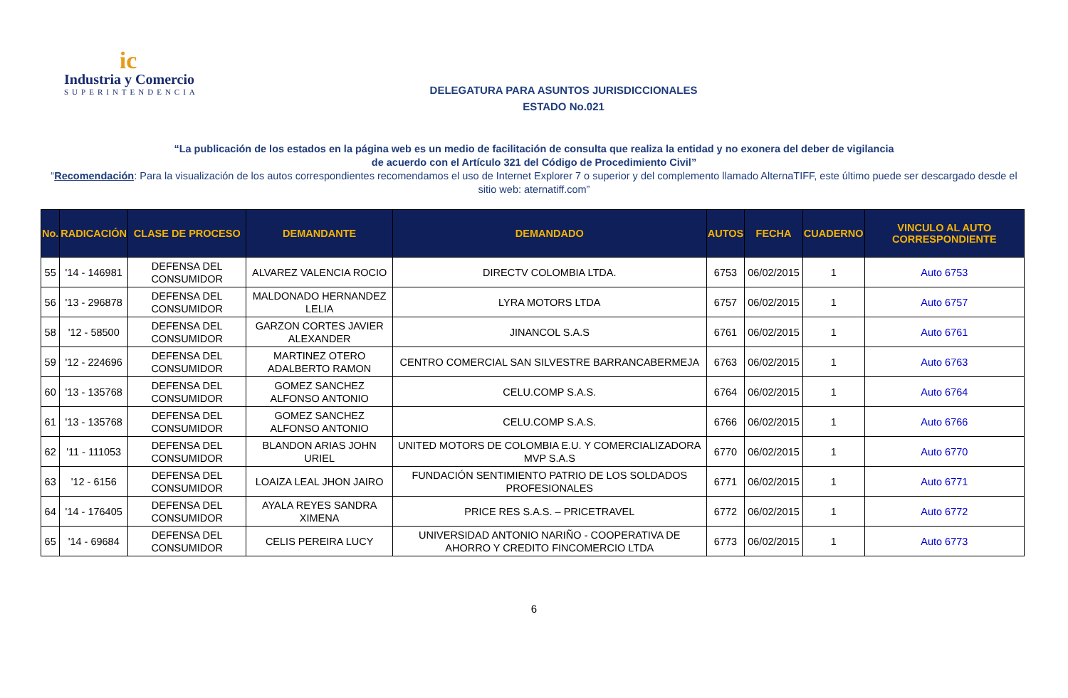ic
Industria y Comercio
SUPERINTENDENCIA
DELEGATURA PARA ASUNTOS JURISDICCIONALES
ESTADO No.021
“La publicación de los estados en la página web es un medio de facilitación de consulta que realiza la entidad y no exonera del deber de vigilancia
de acuerdo con el Artículo 321 del Código de Procedimiento Civil”
“Recomendación: Para la visualización de los autos correspondientes recomendamos el uso de Internet Explorer 7 o superior y del complemento llamado AlternaTIFF, este último puede ser descargado desde el sitio web: aternatiff.com”
| No. | RADICACIÓN | CLASE DE PROCESO | DEMANDANTE | DEMANDADO | AUTOS | FECHA | CUADERNO | VINCULO AL AUTO CORRESPONDIENTE |
| --- | --- | --- | --- | --- | --- | --- | --- | --- |
| 55 | '14 - 146981 | DEFENSA DEL CONSUMIDOR | ALVAREZ VALENCIA ROCIO | DIRECTV COLOMBIA LTDA. | 6753 | 06/02/2015 | 1 | Auto 6753 |
| 56 | '13 - 296878 | DEFENSA DEL CONSUMIDOR | MALDONADO HERNANDEZ LELIA | LYRA MOTORS LTDA | 6757 | 06/02/2015 | 1 | Auto 6757 |
| 58 | '12 - 58500 | DEFENSA DEL CONSUMIDOR | GARZON CORTES JAVIER ALEXANDER | JINANCOL S.A.S | 6761 | 06/02/2015 | 1 | Auto 6761 |
| 59 | '12 - 224696 | DEFENSA DEL CONSUMIDOR | MARTINEZ OTERO ADALBERTO RAMON | CENTRO COMERCIAL SAN SILVESTRE BARRANCABERMEJA | 6763 | 06/02/2015 | 1 | Auto 6763 |
| 60 | '13 - 135768 | DEFENSA DEL CONSUMIDOR | GOMEZ SANCHEZ ALFONSO ANTONIO | CELU.COMP S.A.S. | 6764 | 06/02/2015 | 1 | Auto 6764 |
| 61 | '13 - 135768 | DEFENSA DEL CONSUMIDOR | GOMEZ SANCHEZ ALFONSO ANTONIO | CELU.COMP S.A.S. | 6766 | 06/02/2015 | 1 | Auto 6766 |
| 62 | '11 - 111053 | DEFENSA DEL CONSUMIDOR | BLANDON ARIAS JOHN URIEL | UNITED MOTORS DE COLOMBIA E.U. Y COMERCIALIZADORA MVP S.A.S | 6770 | 06/02/2015 | 1 | Auto 6770 |
| 63 | '12 - 6156 | DEFENSA DEL CONSUMIDOR | LOAIZA LEAL JHON JAIRO | FUNDACIÓN SENTIMIENTO PATRIO DE LOS SOLDADOS PROFESIONALES | 6771 | 06/02/2015 | 1 | Auto 6771 |
| 64 | '14 - 176405 | DEFENSA DEL CONSUMIDOR | AYALA REYES SANDRA XIMENA | PRICE RES S.A.S. – PRICETRAVEL | 6772 | 06/02/2015 | 1 | Auto 6772 |
| 65 | '14 - 69684 | DEFENSA DEL CONSUMIDOR | CELIS PEREIRA LUCY | UNIVERSIDAD ANTONIO NARIÑO - COOPERATIVA DE AHORRO Y CREDITO FINCOMERCIO LTDA | 6773 | 06/02/2015 | 1 | Auto 6773 |
6